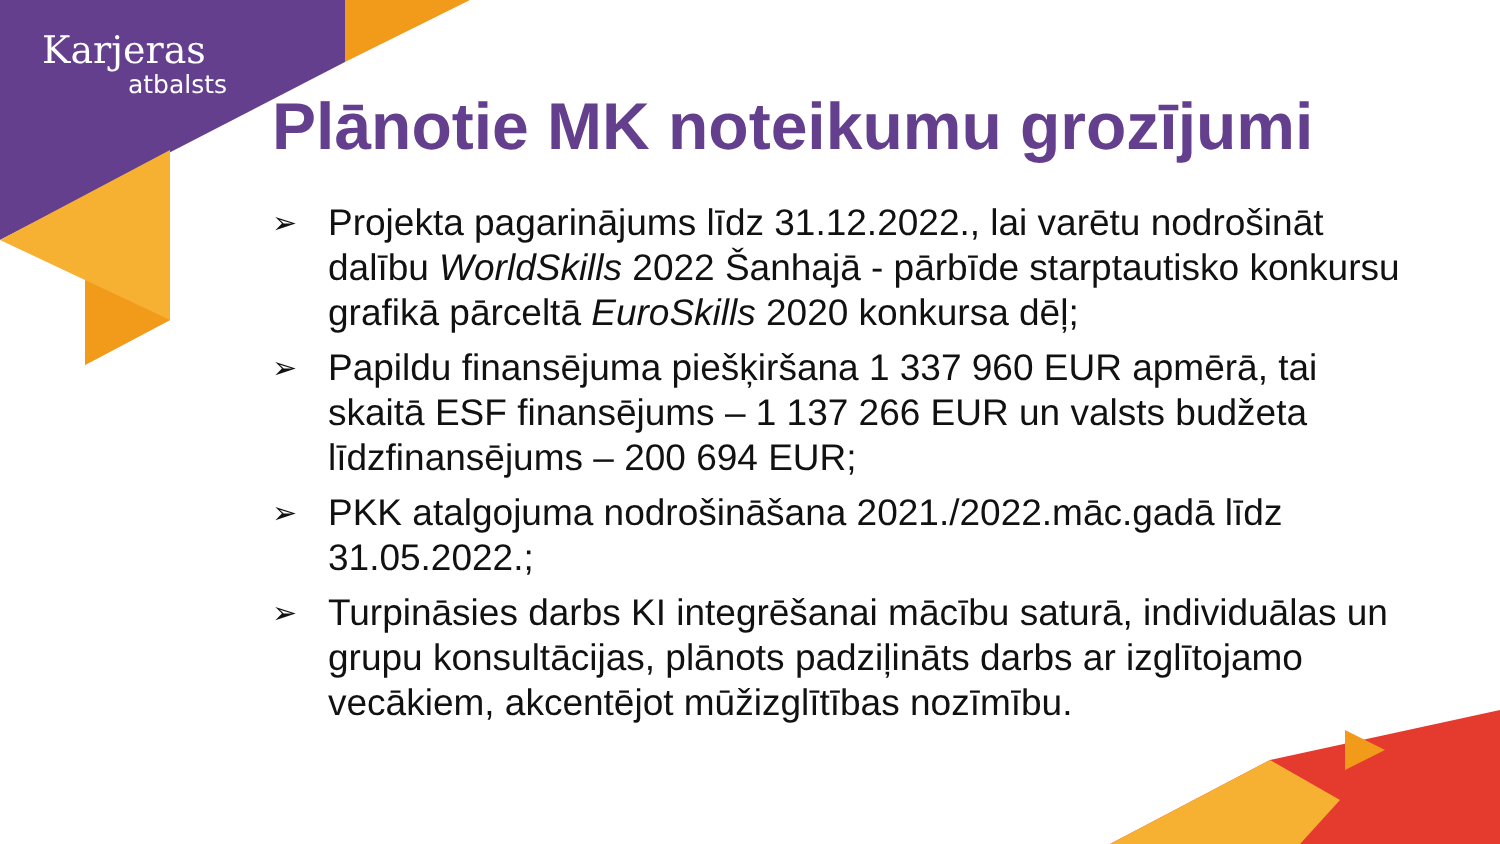Karjeras
atbalsts
Plānotie MK noteikumu grozījumi
➢ Projekta pagarinājums līdz 31.12.2022., lai varētu nodrošināt dalību WorldSkills 2022 Šanhajā - pārbīde starptautisko konkursu grafikā pārceltā EuroSkills 2020 konkursa dēļ;
➢ Papildu finansējuma piešķiršana 1 337 960 EUR apmērā, tai skaitā ESF finansējums – 1 137 266 EUR un valsts budžeta līdzfinansējums – 200 694 EUR;
➢ PKK atalgojuma nodrošināšana 2021./2022.māc.gadā līdz 31.05.2022.;
➢ Turpināsies darbs KI integrēšanai mācību saturā, individuālas un grupu konsultācijas, plānots padziļināts darbs ar izglītojamo vecākiem, akcentējot mūžizglītības nozīmību.